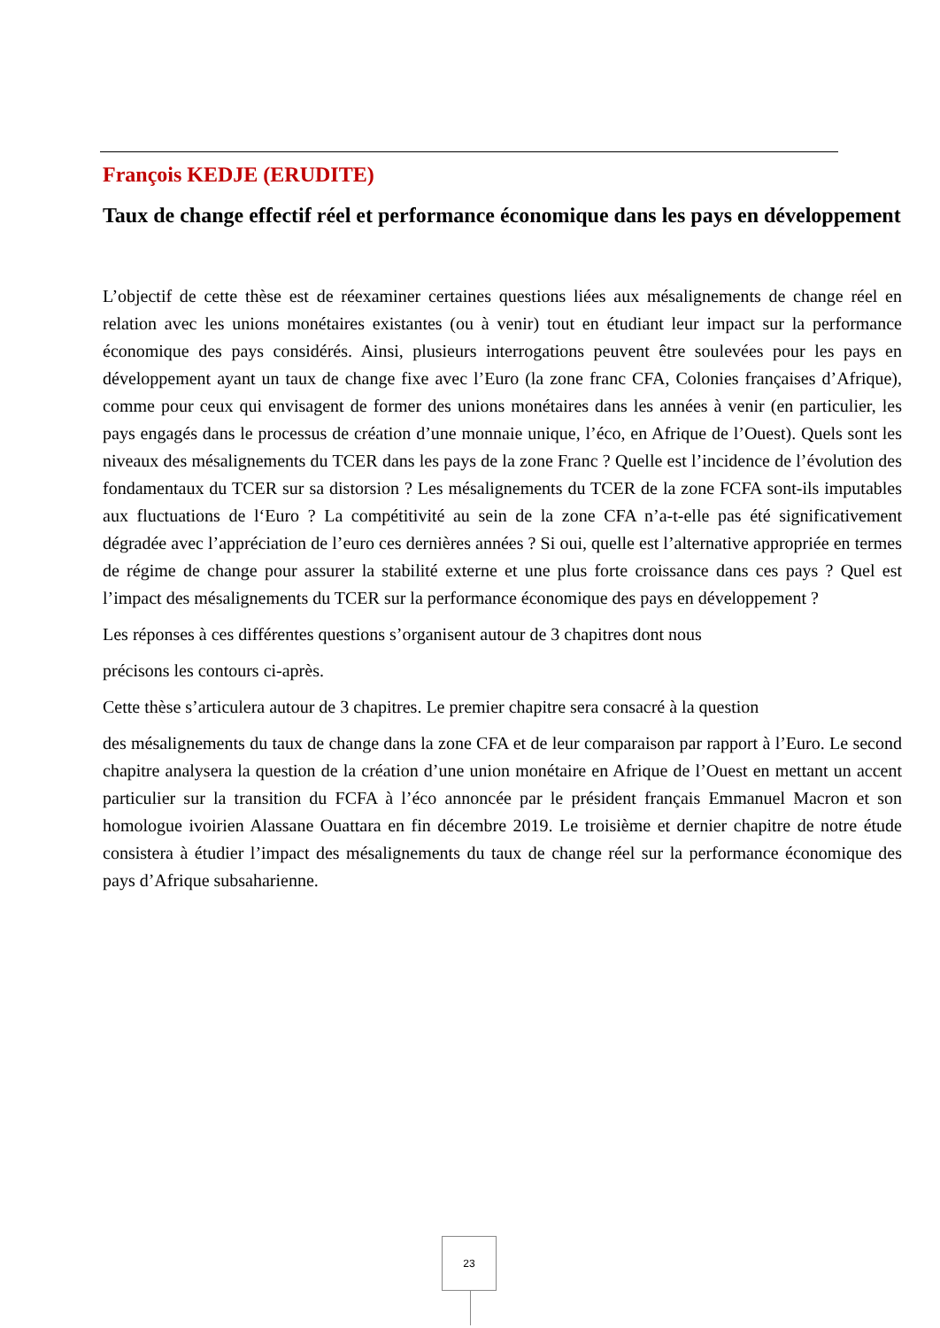François KEDJE (ERUDITE)
Taux de change effectif réel et performance économique dans les pays en développement
L’objectif de cette thèse est de réexaminer certaines questions liées aux mésalignements de change réel en relation avec les unions monétaires existantes (ou à venir) tout en étudiant leur impact sur la performance économique des pays considérés. Ainsi, plusieurs interrogations peuvent être soulevées pour les pays en développement ayant un taux de change fixe avec l’Euro (la zone franc CFA, Colonies françaises d’Afrique), comme pour ceux qui envisagent de former des unions monétaires dans les années à venir (en particulier, les pays engagés dans le processus de création d’une monnaie unique, l’éco, en Afrique de l’Ouest). Quels sont les niveaux des mésalignements du TCER dans les pays de la zone Franc ? Quelle est l’incidence de l’évolution des fondamentaux du TCER sur sa distorsion ? Les mésalignements du TCER de la zone FCFA sont-ils imputables aux fluctuations de l‘Euro ? La compétitivité au sein de la zone CFA n’a-t-elle pas été significativement dégradée avec l’appréciation de l’euro ces dernières années ? Si oui, quelle est l’alternative appropriée en termes de régime de change pour assurer la stabilité externe et une plus forte croissance dans ces pays ? Quel est l’impact des mésalignements du TCER sur la performance économique des pays en développement ?
Les réponses à ces différentes questions s’organisent autour de 3 chapitres dont nous
précisons les contours ci-après.
Cette thèse s’articulera autour de 3 chapitres. Le premier chapitre sera consacré à la question
des mésalignements du taux de change dans la zone CFA et de leur comparaison par rapport à l’Euro. Le second chapitre analysera la question de la création d’une union monétaire en Afrique de l’Ouest en mettant un accent particulier sur la transition du FCFA à l’éco annoncée par le président français Emmanuel Macron et son homologue ivoirien Alassane Ouattara en fin décembre 2019. Le troisième et dernier chapitre de notre étude consistera à étudier l’impact des mésalignements du taux de change réel sur la performance économique des pays d’Afrique subsaharienne.
23